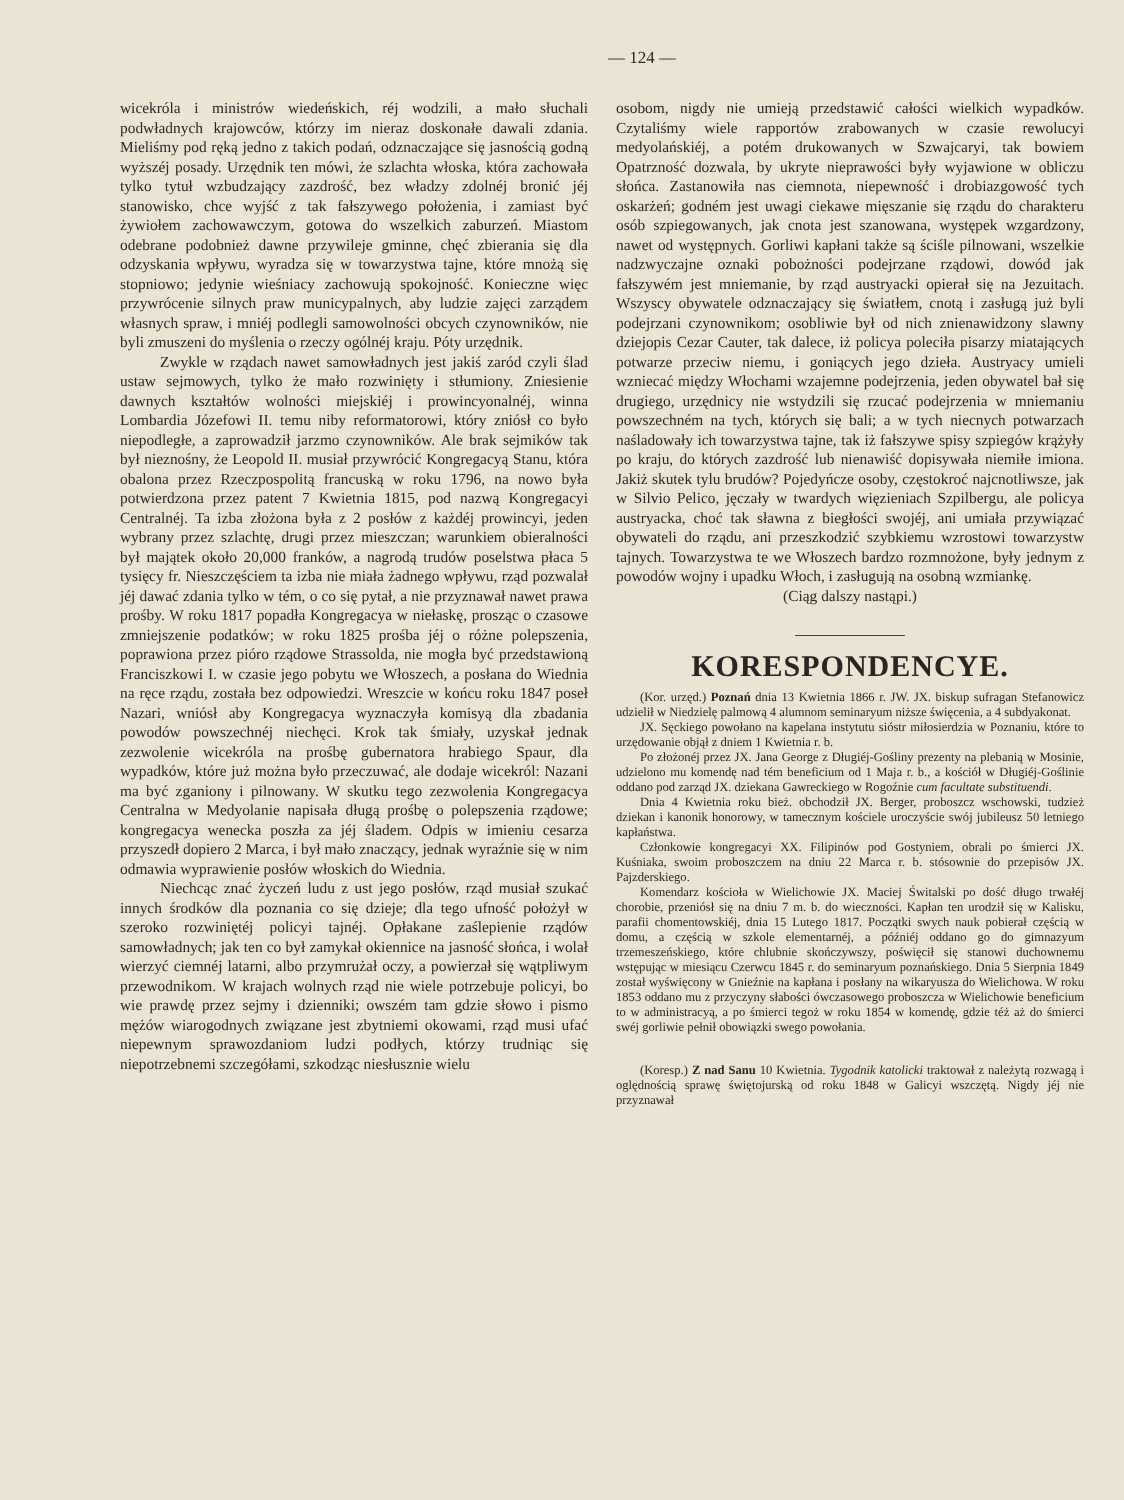— 124 —
wicekróla i ministrów wiedeńskich, réj wodzili, a mało słuchali podwładnych krajowców, którzy im nieraz doskonałe dawali zdania. Mieliśmy pod ręką jedno z takich podań, odznaczające się jasnością godną wyższéj posady. Urzędnik ten mówi, że szlachta włoska, która zachowała tylko tytuł wzbudzający zazdrość, bez władzy zdolnéj bronić jéj stanowisko, chce wyjść z tak fałszywego położenia, i zamiast być żywiołem zachowawczym, gotowa do wszelkich zaburzeń. Miastom odebrane podobnież dawne przywileje gminne, chęć zbierania się dla odzyskania wpływu, wyradza się w towarzystwa tajne, które mnożą się stopniowo; jedynie wieśniacy zachowują spokojność. Konieczne więc przywrócenie silnych praw municypalnych, aby ludzie zajęci zarządem własnych spraw, i mniéj podlegli samowolności obcych czynowników, nie byli zmuszeni do myślenia o rzeczy ogólnéj kraju. Póty urzędnik.
Zwykle w rządach nawet samowładnych jest jakiś zaród czyli ślad ustaw sejmowych, tylko że mało rozwinięty i stłumiony. Zniesienie dawnych kształtów wolności miejskiéj i prowincyonalnéj, winna Lombardia Józefowi II. temu niby reformatorowi, który zniósł co było niepodległe, a zaprowadził jarzmo czynowników. Ale brak sejmików tak był nieznośny, że Leopold II. musiał przywrócić Kongregacyą Stanu, która obalona przez Rzeczpospolitą francuską w roku 1796, na nowo była potwierdzona przez patent 7 Kwietnia 1815, pod nazwą Kongregacyi Centralnéj. Ta izba złożona była z 2 posłów z każdéj prowincyi, jeden wybrany przez szlachtę, drugi przez mieszczan; warunkiem obieralności był majątek około 20,000 franków, a nagrodą trudów poselstwa płaca 5 tysięcy fr. Nieszczęściem ta izba nie miała żadnego wpływu, rząd pozwalał jéj dawać zdania tylko w tém, o co się pytał, a nie przyznawał nawet prawa prośby. W roku 1817 popadła Kongregacya w niełaskę, prosząc o czasowe zmniejszenie podatków; w roku 1825 prośba jéj o różne polepszenia, poprawiona przez pióro rządowe Strassolda, nie mogła być przedstawioną Franciszkowi I. w czasie jego pobytu we Włoszech, a posłana do Wiednia na ręce rządu, została bez odpowiedzi. Wreszcie w końcu roku 1847 poseł Nazari, wniósł aby Kongregacya wyznaczyła komisyą dla zbadania powodów powszechnéj niechęci. Krok tak śmiały, uzyskał jednak zezwolenie wicekróla na prośbę gubernatora hrabiego Spaur, dla wypadków, które już można było przeczuwać, ale dodaje wicekról: Nazani ma być zganiony i pilnowany. W skutku tego zezwolenia Kongregacya Centralna w Medyolanie napisała długą prośbę o polepszenia rządowe; kongregacya wenecka poszła za jéj śladem. Odpis w imieniu cesarza przyszedł dopiero 2 Marca, i był mało znaczący, jednak wyraźnie się w nim odmawia wyprawienie posłów włoskich do Wiednia.
Niechcąc znać życzeń ludu z ust jego posłów, rząd musiał szukać innych środków dla poznania co się dzieje; dla tego ufność położył w szeroko rozwiniętéj policyi tajnéj. Opłakane zaślepienie rządów samowładnych; jak ten co był zamykał okiennice na jasność słońca, i wolał wierzyć ciemnéj latarni, albo przymrużał oczy, a powierzał się wątpliwym przewodnikom. W krajach wolnych rząd nie wiele potrzebuje policyi, bo wie prawdę przez sejmy i dzienniki; owszém tam gdzie słowo i pismo mężów wiarogodnych związane jest zbytniemi okowami, rząd musi ufać niepewnym sprawozdaniom ludzi podłych, którzy trudniąc się niepotrzebnemi szczegółami, szkodząc niesłusznie wielu
osobom, nigdy nie umieją przedstawić całości wielkich wypadków. Czytaliśmy wiele rapportów zrabowanych w czasie rewolucyi medyolańskiéj, a potém drukowanych w Szwajcaryi, tak bowiem Opatrzność dozwala, by ukryte nieprawości były wyjawione w obliczu słońca. Zastanowiła nas ciemnota, niepewność i drobiazgowość tych oskarżeń; godném jest uwagi ciekawe mięszanie się rządu do charakteru osób szpiegowanych, jak cnota jest szanowana, występek wzgardzony, nawet od występnych. Gorliwi kapłani także są ściśle pilnowani, wszelkie nadzwyczajne oznaki pobożności podejrzane rządowi, dowód jak fałszywém jest mniemanie, by rząd austryacki opierał się na Jezuitach. Wszyscy obywatele odznaczający się światłem, cnotą i zasługą już byli podejrzani czynownikom; osobliwie był od nich znienawidzony slawny dziejopis Cezar Cauter, tak dalece, iż policya poleciła pisarzy miatających potwarze przeciw niemu, i goniących jego dzieła. Austryacy umieli wzniecać między Włochami wzajemne podejrzenia, jeden obywatel bał się drugiego, urzędnicy nie wstydzili się rzucać podejrzenia w mniemaniu powszechném na tych, których się bali; a w tych niecnych potwarzach naśladowały ich towarzystwa tajne, tak iż fałszywe spisy szpiegów krążyły po kraju, do których zazdrość lub nienawiść dopisywała niemiłe imiona. Jakiż skutek tylu brudów? Pojedyńcze osoby, częstokroć najcnotliwsze, jak w Silvio Pelico, jęczały w twardych więzieniach Szpilbergu, ale policya austryacka, choć tak sławna z biegłości swojéj, ani umiała przywiązać obywateli do rządu, ani przeszkodzić szybkiemu wzrostowi towarzystw tajnych. Towarzystwa te we Włoszech bardzo rozmnożone, były jednym z powodów wojny i upadku Włoch, i zasługują na osobną wzmiankę.
(Ciąg dalszy nastąpi.)
KORESPONDENCYE.
(Kor. urzęd.) Poznań dnia 13 Kwietnia 1866 r. JW. JX. biskup sufragan Stefanowicz udzielił w Niedzielę palmową 4 alumnom seminaryum niższe święcenia, a 4 subdyakonat.
JX. Sęckiego powołano na kapelana instytutu sióstr miłosierdzia w Poznaniu, które to urzędowanie objął z dniem 1 Kwietnia r. b.
Po złożonéj przez JX. Jana George z Długiéj-Gośliny prezenty na plebanią w Mosinie, udzielono mu komendę nad tém beneficium od 1 Maja r. b., a kościół w Długiéj-Goślinie oddano pod zarząd JX. dziekana Gawreckiego w Rogoźnie cum facultate substituendi.
Dnia 4 Kwietnia roku bież. obchodził JX. Berger, proboszcz wschowski, tudzież dziekan i kanonik honorowy, w tamecznym kościele uroczyście swój jubileusz 50 letniego kapłaństwa.
Członkowie kongregacyi XX. Filipinów pod Gostyniem, obrali po śmierci JX. Kuśniaka, swoim proboszczem na dniu 22 Marca r. b. stósownie do przepisów JX. Pajzderskiego.
Komendarz kościoła w Wielichowie JX. Maciej Świtalski po dość długo trwałéj chorobie, przeniósł się na dniu 7 m. b. do wieczności. Kapłan ten urodził się w Kalisku, parafii chomentowskiéj, dnia 15 Lutego 1817. Początki swych nauk pobierał częścią w domu, a częścią w szkole elementarnéj, a późniéj oddano go do gimnazyum trzemeszeńskiego, które chlubnie skończywszy, poświęcił się stanowi duchownemu wstępując w miesiącu Czerwcu 1845 r. do seminaryum poznańskiego. Dnia 5 Sierpnia 1849 został wyświęcony w Gnieźnie na kapłana i posłany na wikaryusza do Wielichowa. W roku 1853 oddano mu z przyczyny słabości ówczasowego proboszcza w Wielichowie beneficium to w administracyą, a po śmierci tegoż w roku 1854 w komendę, gdzie téż aż do śmierci swéj gorliwie pełnił obowiązki swego powołania.
(Koresp.) Z nad Sanu 10 Kwietnia. Tygodnik katolicki traktował z należytą rozwagą i oględnością sprawę świętojurską od roku 1848 w Galicyi wszczętą. Nigdy jéj nie przyznawał